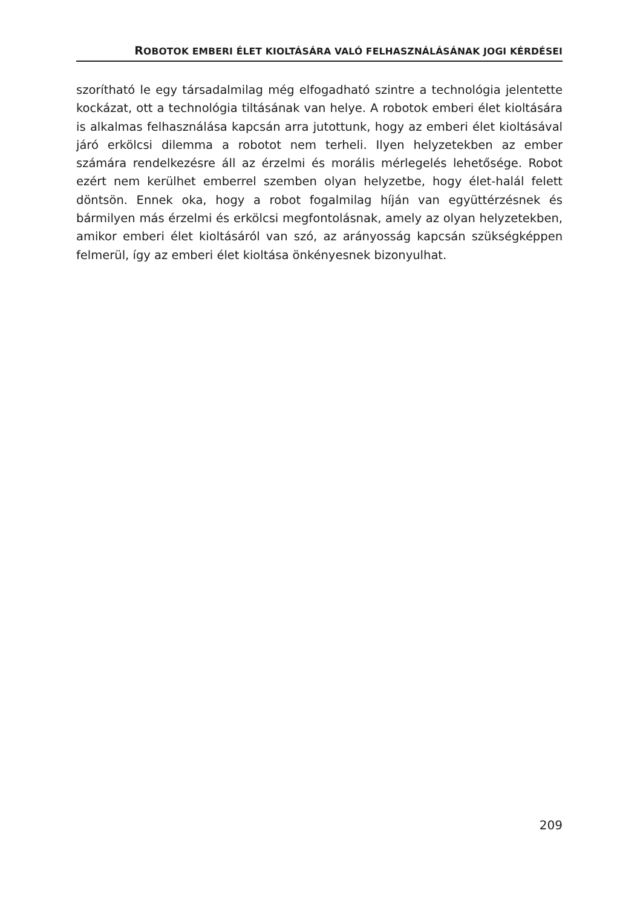ROBOTOK EMBERI ÉLET KIOLTÁSÁRA VALÓ FELHASZNÁLÁSÁNAK JOGI KÉRDÉSEI
szorítható le egy társadalmilag még elfogadható szintre a technológia jelentette kockázat, ott a technológia tiltásának van helye. A robotok emberi élet kioltására is alkalmas felhasználása kapcsán arra jutottunk, hogy az emberi élet kioltásával járó erkölcsi dilemma a robotot nem terheli. Ilyen helyzetekben az ember számára rendelkezésre áll az érzelmi és morális mérlegelés lehetősége. Robot ezért nem kerülhet emberrel szemben olyan helyzetbe, hogy élet-halál felett döntsön. Ennek oka, hogy a robot fogalmilag híján van együttérzésnek és bármilyen más érzelmi és erkölcsi megfontolásnak, amely az olyan helyzetekben, amikor emberi élet kioltásáról van szó, az arányosság kapcsán szükségképpen felmerül, így az emberi élet kioltása önkényesnek bizonyulhat.
209